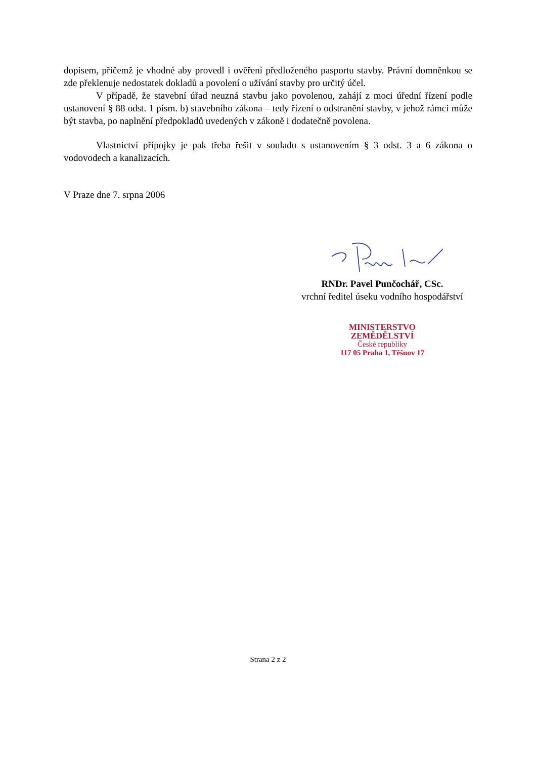dopisem, přičemž je vhodné aby provedl i ověření předloženého pasportu stavby. Právní domněnkou se zde překlenuje nedostatek dokladů a povolení o užívání stavby pro určitý účel.
V případě, že stavební úřad neuzná stavbu jako povolenou, zahájí z moci úřední řízení podle ustanovení § 88 odst. 1 písm. b) stavebního zákona – tedy řízení o odstranění stavby, v jehož rámci může být stavba, po naplnění předpokladů uvedených v zákoně i dodatečně povolena.
Vlastnictví přípojky je pak třeba řešit v souladu s ustanovením § 3 odst. 3 a 6 zákona o vodovodech a kanalizacích.
V Praze dne 7. srpna 2006
RNDr. Pavel Punčochář, CSc.
vrchní ředitel úseku vodního hospodářství
MINISTERSTVO
ZEMĚDĚLSTVÍ
České republiky
117 05 Praha 1, Těšnov 17
Strana 2 z 2